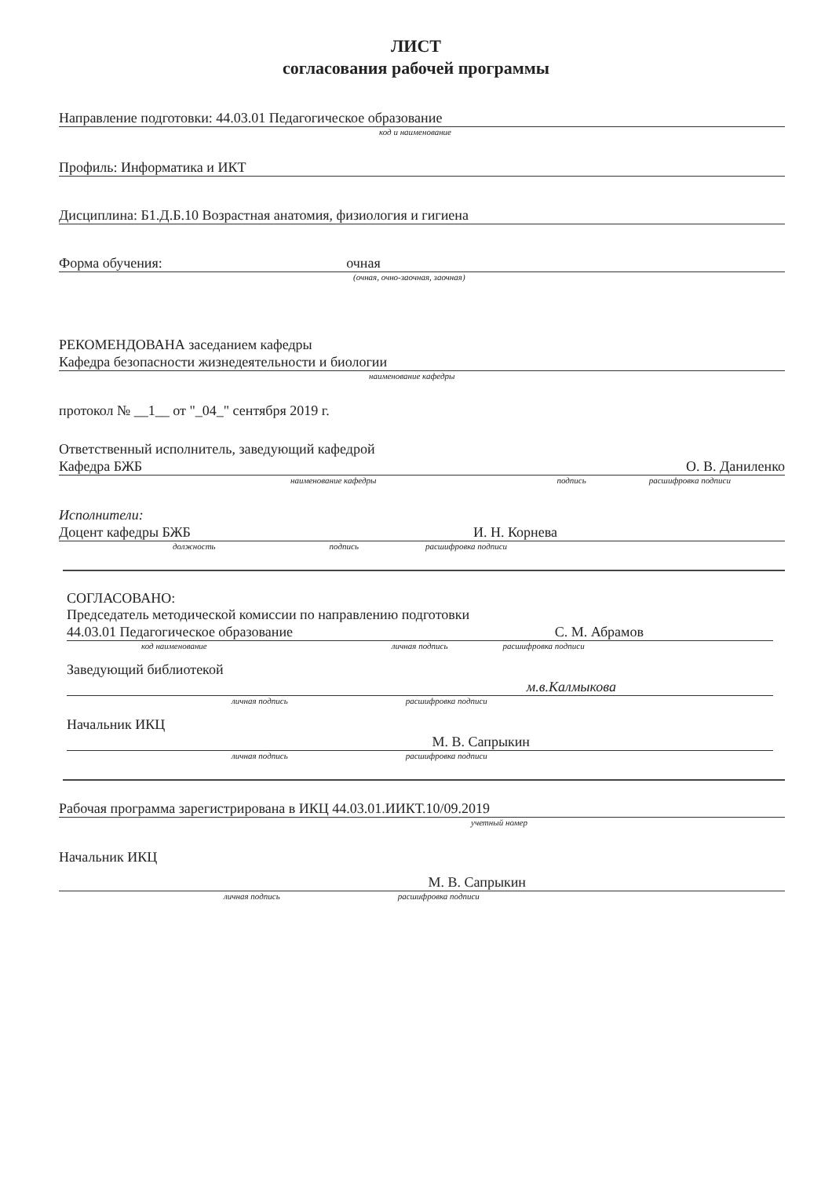ЛИСТ
согласования рабочей программы
Направление подготовки: 44.03.01 Педагогическое образование
код и наименование
Профиль: Информатика и ИКТ
Дисциплина: Б1.Д.Б.10 Возрастная анатомия, физиология и гигиена
Форма обучения: очная
(очная, очно-заочная, заочная)
РЕКОМЕНДОВАНА заседанием кафедры
Кафедра безопасности жизнедеятельности и биологии
наименование кафедры
протокол № __1__ от "_04_" сентября 2019 г.
Ответственный исполнитель, заведующий кафедрой
Кафедра БЖБ О. В. Даниленко
наименование кафедры подпись расшифровка подписи
Исполнители:
Доцент кафедры БЖБ И. Н. Корнева
должность подпись расшифровка подписи
СОГЛАСОВАНО:
Председатель методической комиссии по направлению подготовки
44.03.01 Педагогическое образование С. М. Абрамов
код наименование личная подпись расшифровка подписи
Заведующий библиотекой
м.в.Калмыкова
личная подпись расшифровка подписи
Начальник ИКЦ
М. В. Сапрыкин
личная подпись расшифровка подписи
Рабочая программа зарегистрирована в ИКЦ 44.03.01.ИИКТ.10/09.2019
учетный номер
Начальник ИКЦ
М. В. Сапрыкин
личная подпись расшифровка подписи